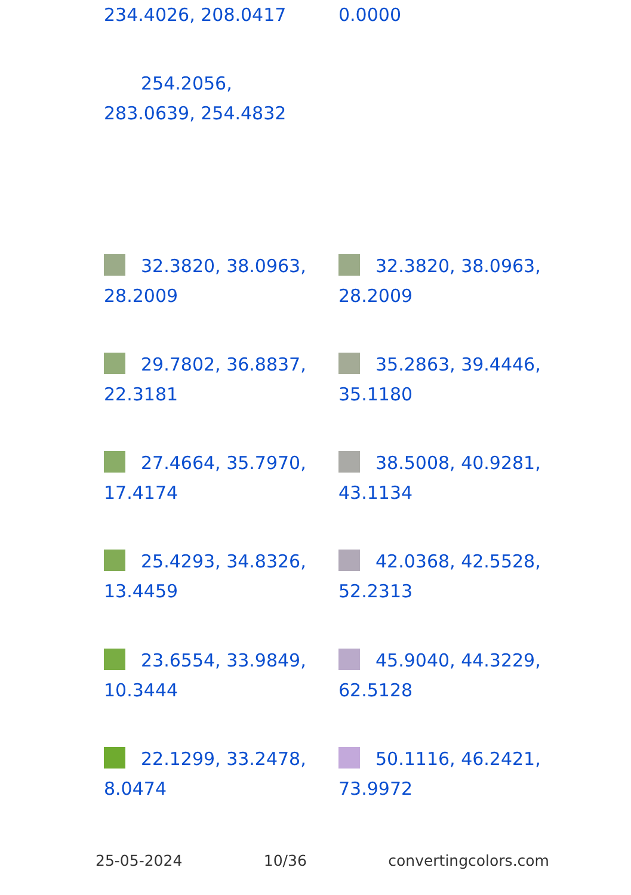234.4026, 208.0417 0.0000
254.2056,
283.0639, 254.4832
32.3820, 38.0963,
28.2009
32.3820, 38.0963,
28.2009
29.7802, 36.8837,
22.3181
35.2863, 39.4446,
35.1180
27.4664, 35.7970,
17.4174
38.5008, 40.9281,
43.1134
25.4293, 34.8326,
13.4459
42.0368, 42.5528,
52.2313
23.6554, 33.9849,
10.3444
45.9040, 44.3229,
62.5128
22.1299, 33.2478,
8.0474
50.1116, 46.2421,
73.9972
25-05-2024 10/36 convertingcolors.com